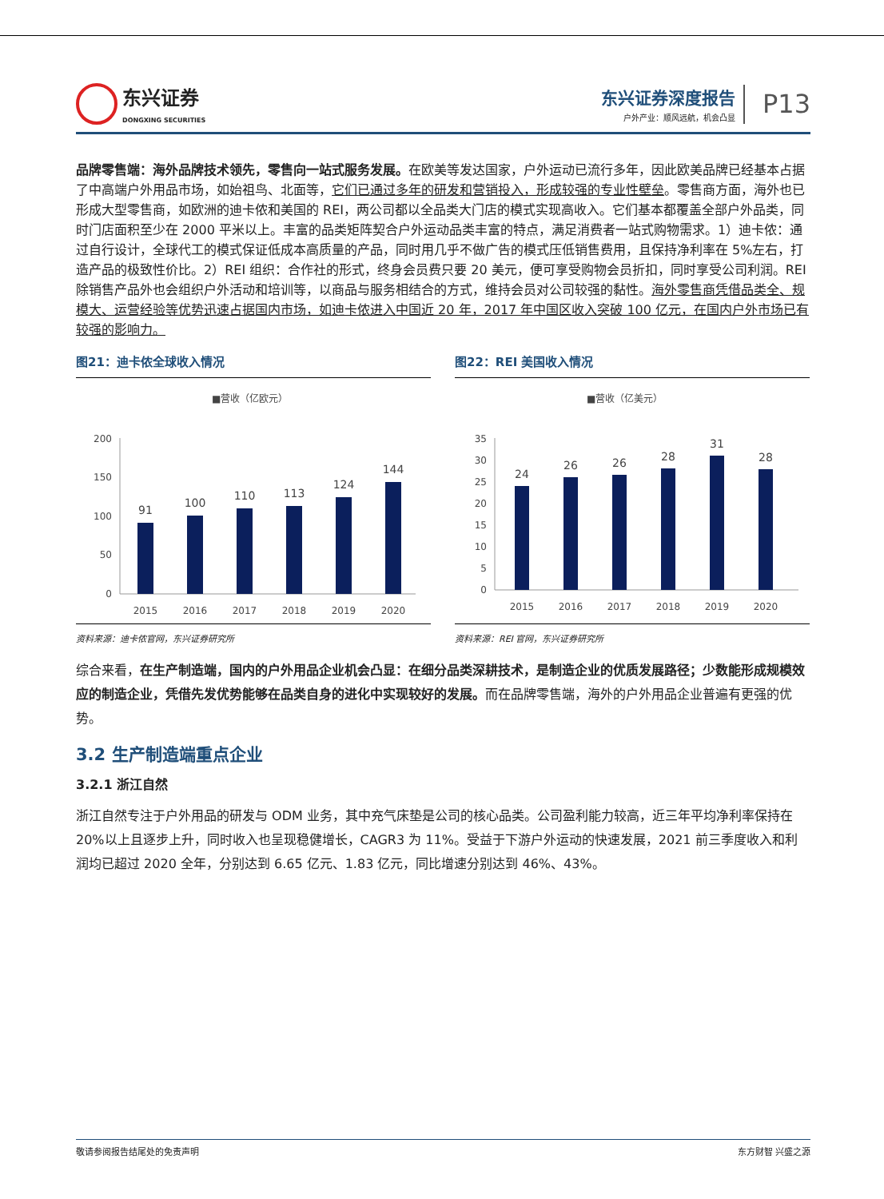东兴证券
DONGXING SECURITIES
东兴证券深度报告
户外产业：顺风远航，机会凸显
P13
品牌零售端：海外品牌技术领先，零售向一站式服务发展。在欧美等发达国家，户外运动已流行多年，因此欧美品牌已经基本占据了中高端户外用品市场，如始祖鸟、北面等，它们已通过多年的研发和营销投入，形成较强的专业性壁垒。零售商方面，海外也已形成大型零售商，如欧洲的迪卡侬和美国的 REI，两公司都以全品类大门店的模式实现高收入。它们基本都覆盖全部户外品类，同时门店面积至少在 2000 平米以上。丰富的品类矩阵契合户外运动品类丰富的特点，满足消费者一站式购物需求。1）迪卡侬：通过自行设计，全球代工的模式保证低成本高质量的产品，同时用几乎不做广告的模式压低销售费用，且保持净利率在 5%左右，打造产品的极致性价比。2）REI 组织：合作社的形式，终身会员费只要 20 美元，便可享受购物会员折扣，同时享受公司利润。REI 除销售产品外也会组织户外活动和培训等，以商品与服务相结合的方式，维持会员对公司较强的黏性。海外零售商凭借品类全、规模大、运营经验等优势迅速占据国内市场，如迪卡侬进入中国近 20 年，2017 年中国区收入突破 100 亿元，在国内户外市场已有较强的影响力。
图21：迪卡侬全球收入情况
■营收（亿欧元）
200
150
100
50
0
91
100
110
113
124
144
2015
2016
2017
2018
2019
2020
资料来源：迪卡侬官网，东兴证券研究所
图22：REI 美国收入情况
■营收（亿美元）
35
30
25
20
15
10
5
0
24
26
26
28
31
28
2015
2016
2017
2018
2019
2020
资料来源：REI 官网，东兴证券研究所
综合来看，在生产制造端，国内的户外用品企业机会凸显：在细分品类深耕技术，是制造企业的优质发展路径；少数能形成规模效应的制造企业，凭借先发优势能够在品类自身的进化中实现较好的发展。而在品牌零售端，海外的户外用品企业普遍有更强的优势。
3.2 生产制造端重点企业
3.2.1 浙江自然
浙江自然专注于户外用品的研发与 ODM 业务，其中充气床垫是公司的核心品类。公司盈利能力较高，近三年平均净利率保持在 20%以上且逐步上升，同时收入也呈现稳健增长，CAGR3 为 11%。受益于下游户外运动的快速发展，2021 前三季度收入和利润均已超过 2020 全年，分别达到 6.65 亿元、1.83 亿元，同比增速分别达到 46%、43%。
敬请参阅报告结尾处的免责声明 东方财智 兴盛之源